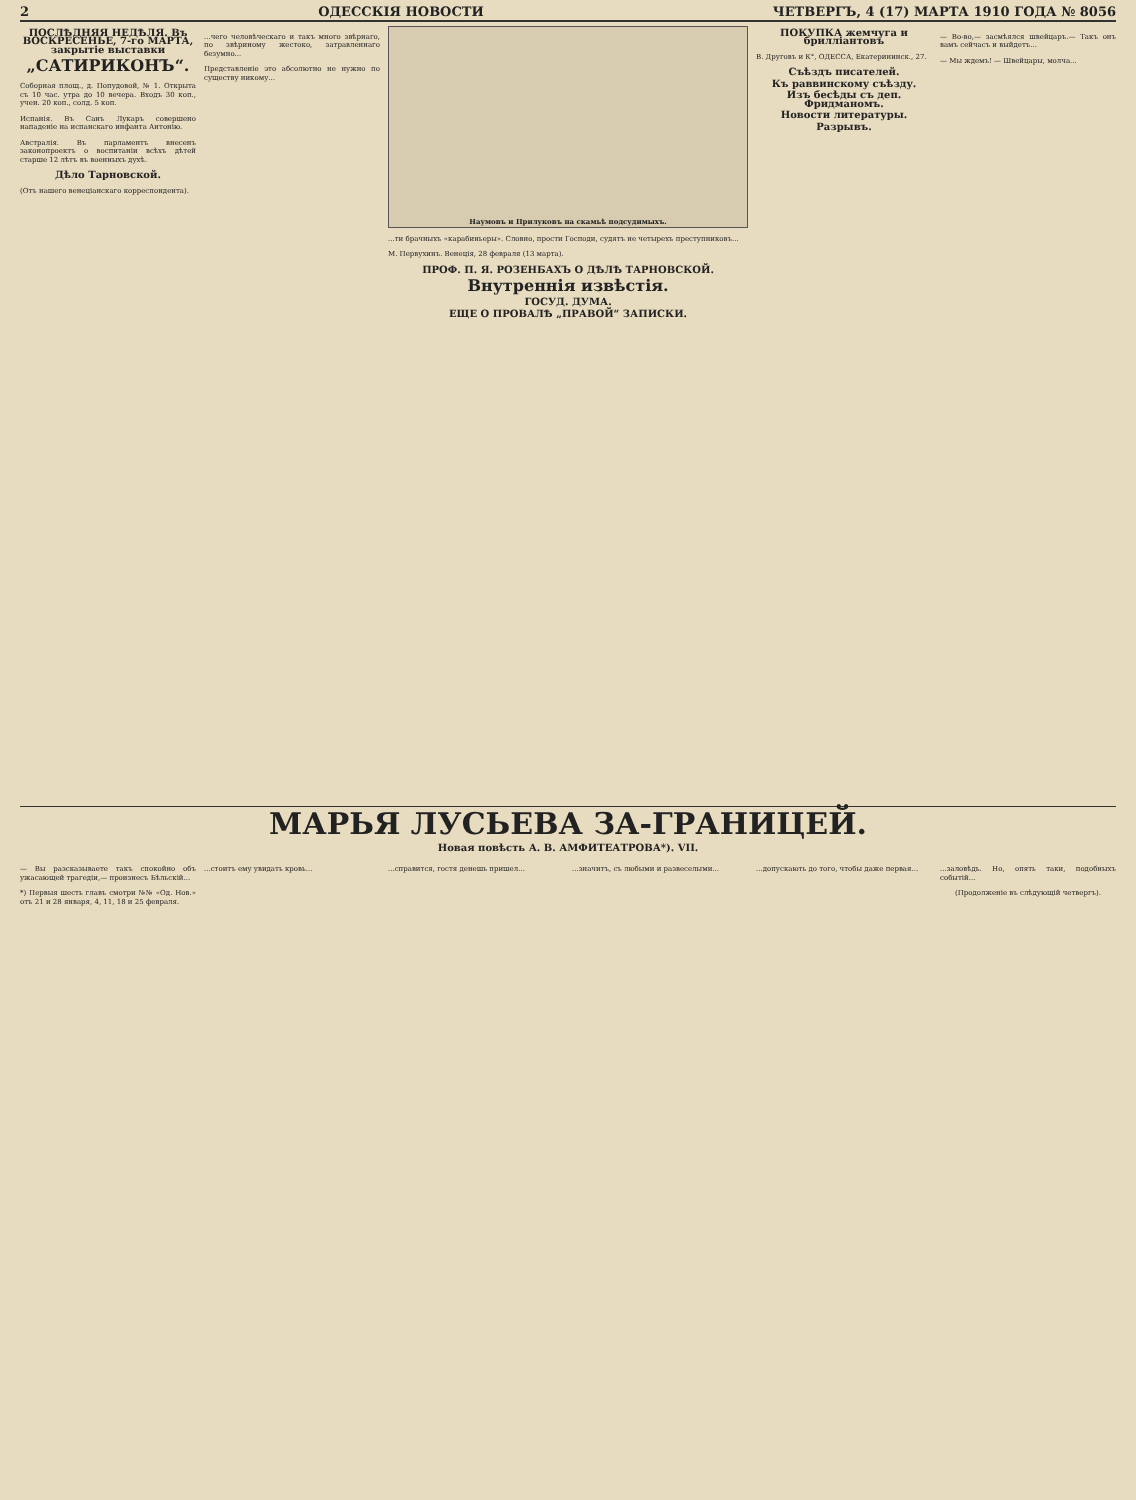2 ОДЕССКІЯ НОВОСТИ ЧЕТВЕРГЪ, 4 (17) МАРТА 1910 ГОДА № 8056
ПОСЛѢДНЯЯ НЕДѢЛЯ. Въ ВОСКРЕСЕНЬЕ, 7-го МАРТА, закрытіе выставки
„САТИРИКОНЪ“.
Соборная площ., д. Попудовой, № 1. Открыта съ 10 час. утра до 10 вечера. Входъ 30 коп., учен. 20 коп., солд. 5 коп.
Испанія. Въ Санъ Лукаръ совершено нападеніе на испанскаго инфанта Антонію.
Австралія. Въ парламентъ внесенъ законопроектъ о воспитаніи всѣхъ дѣтей старше 12 лѣтъ въ военныхъ духѣ.
Дѣло Тарновской.
(Отъ нашего венеціанскаго корреспондента).
...чего человѣческаго и такъ много звѣрнаго, по звѣриному жестоко, затравленнаго безумно...
Представленіе это абсолютно не нужно по существу никому...
Наумовъ и Прилуковъ на скамьѣ подсудимыхъ.
...ти брачныхъ «карабиньеры». Словно, прости Господи, судятъ не четырехъ преступниковъ...
М. Первухинъ. Венеція, 28 февраля (13 марта).
ПРОФ. П. Я. РОЗЕНБАХЪ О ДѢЛѢ ТАРНОВСКОЙ.
Внутреннія извѣстія.
ГОСУД. ДУМА.
ЕЩЕ О ПРОВАЛѢ „ПРАВОЙ“ ЗАПИСКИ.
ПОКУПКА жемчуга и бриллiантовъ
В. Друговъ и К°, ОДЕССА, Екатерининск., 27.
Съѣздъ писателей.
Къ раввинскому съѣзду.
Изъ бесѣды съ деп. Фридманомъ.
Новости литературы.
Разрывъ.
— Во-во,— засмѣялся швейцаръ.— Такъ онъ вамъ сейчасъ и выйдетъ...
— Мы ждемъ! — Швейцары, молча...
МАРЬЯ ЛУСЬЕВА ЗА-ГРАНИЦЕЙ.
Новая повѣсть А. В. АМФИТЕАТРОВА*). VII.
— Вы разсказываете такъ спокойно объ ужасающей трагедіи,— произнесъ Бѣльскій...
*) Первыя шесть главъ смотри №№ «Од. Нов.» отъ 21 и 28 января, 4, 11, 18 и 25 февраля.
...стоитъ ему увидать кровь...
...справится, гостя денешь пришел...
...значитъ, съ любыми и развеселыми...
...допускають до того, чтобы даже первая...
...заловѣдь. Но, опять таки, подобныхъ событій...
(Продолженіе въ слѣдующій четвергъ).